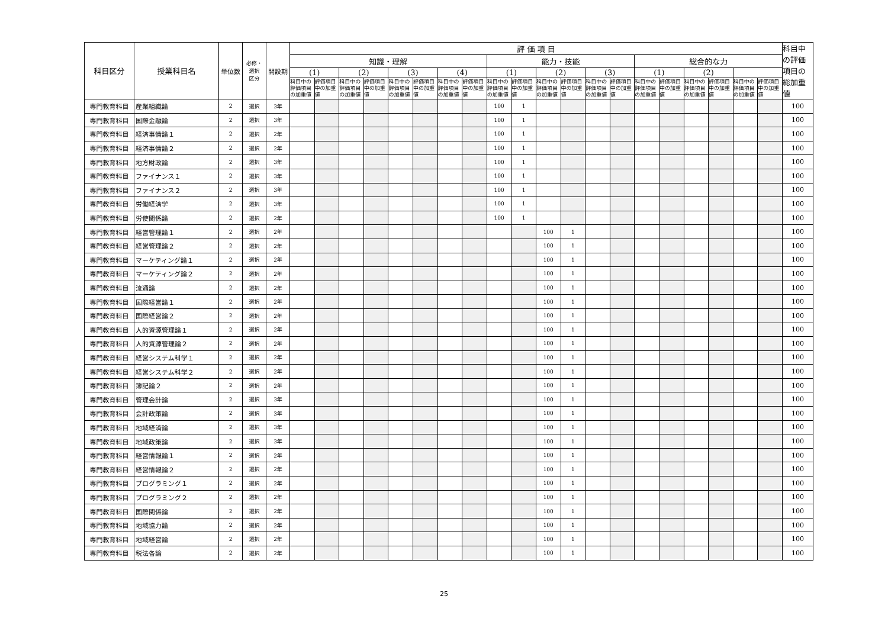| 科目区分 | 授業科目名 | 単位数 | 必修・ 選択 区分 | 開設期 | 評 価 項 目 | | | | | | | | | | | | | | | | | | | | 科目中 の評価 項目の 総加重 値 |
| --- | --- | --- | --- | --- | --- | --- | --- | --- | --- | --- | --- | --- | --- | --- | --- | --- | --- | --- | --- | --- | --- | --- | --- | --- | --- |
| | | | | | 知識・理解 | | | | | | | | 能力・技能 | | | | | | 総合的な力 | | | | | | |
| | | | | | (1) | | (2) | | (3) | | (4) | | (1) | | (2) | | (3) | | (1) | | (2) | | | | |
| | | | | | 科目中の評価項目の加重値 | 評価項目中の加重値 | 科目中の評価項目の加重値 | 評価項目中の加重値 | 科目中の評価項目の加重値 | 評価項目中の加重値 | 科目中の評価項目の加重値 | 評価項目中の加重値 | 科目中の評価項目の加重値 | 評価項目中の加重値 | 科目中の評価項目の加重値 | 評価項目中の加重値 | 科目中の評価項目の加重値 | 評価項目中の加重値 | 科目中の評価項目の加重値 | 評価項目中の加重値 | 科目中の評価項目の加重値 | 評価項目中の加重値 | 科目中の評価項目の加重値 | 評価項目中の加重値 | |
| 専門教育科目 | 産業組織論 | 2 | 選択 | 3年 | | | | | | | | | 100 | 1 | | | | | | | | | | | 100 |
| 専門教育科目 | 国際金融論 | 2 | 選択 | 3年 | | | | | | | | | 100 | 1 | | | | | | | | | | | 100 |
| 専門教育科目 | 経済事情論１ | 2 | 選択 | 2年 | | | | | | | | | 100 | 1 | | | | | | | | | | | 100 |
| 専門教育科目 | 経済事情論２ | 2 | 選択 | 2年 | | | | | | | | | 100 | 1 | | | | | | | | | | | 100 |
| 専門教育科目 | 地方財政論 | 2 | 選択 | 3年 | | | | | | | | | 100 | 1 | | | | | | | | | | | 100 |
| 専門教育科目 | ファイナンス１ | 2 | 選択 | 3年 | | | | | | | | | 100 | 1 | | | | | | | | | | | 100 |
| 専門教育科目 | ファイナンス２ | 2 | 選択 | 3年 | | | | | | | | | 100 | 1 | | | | | | | | | | | 100 |
| 専門教育科目 | 労働経済学 | 2 | 選択 | 3年 | | | | | | | | | 100 | 1 | | | | | | | | | | | 100 |
| 専門教育科目 | 労使関係論 | 2 | 選択 | 2年 | | | | | | | | | 100 | 1 | | | | | | | | | | | 100 |
| 専門教育科目 | 経営管理論１ | 2 | 選択 | 2年 | | | | | | | | | | | 100 | 1 | | | | | | | | | 100 |
| 専門教育科目 | 経営管理論２ | 2 | 選択 | 2年 | | | | | | | | | | | 100 | 1 | | | | | | | | | 100 |
| 専門教育科目 | マーケティング論１ | 2 | 選択 | 2年 | | | | | | | | | | | 100 | 1 | | | | | | | | | 100 |
| 専門教育科目 | マーケティング論２ | 2 | 選択 | 2年 | | | | | | | | | | | 100 | 1 | | | | | | | | | 100 |
| 専門教育科目 | 流通論 | 2 | 選択 | 2年 | | | | | | | | | | | 100 | 1 | | | | | | | | | 100 |
| 専門教育科目 | 国際経営論１ | 2 | 選択 | 2年 | | | | | | | | | | | 100 | 1 | | | | | | | | | 100 |
| 専門教育科目 | 国際経営論２ | 2 | 選択 | 2年 | | | | | | | | | | | 100 | 1 | | | | | | | | | 100 |
| 専門教育科目 | 人的資源管理論１ | 2 | 選択 | 2年 | | | | | | | | | | | 100 | 1 | | | | | | | | | 100 |
| 専門教育科目 | 人的資源管理論２ | 2 | 選択 | 2年 | | | | | | | | | | | 100 | 1 | | | | | | | | | 100 |
| 専門教育科目 | 経営システム科学１ | 2 | 選択 | 2年 | | | | | | | | | | | 100 | 1 | | | | | | | | | 100 |
| 専門教育科目 | 経営システム科学２ | 2 | 選択 | 2年 | | | | | | | | | | | 100 | 1 | | | | | | | | | 100 |
| 専門教育科目 | 簿記論２ | 2 | 選択 | 2年 | | | | | | | | | | | 100 | 1 | | | | | | | | | 100 |
| 専門教育科目 | 管理会計論 | 2 | 選択 | 3年 | | | | | | | | | | | 100 | 1 | | | | | | | | | 100 |
| 専門教育科目 | 会計政策論 | 2 | 選択 | 3年 | | | | | | | | | | | 100 | 1 | | | | | | | | | 100 |
| 専門教育科目 | 地域経済論 | 2 | 選択 | 3年 | | | | | | | | | | | 100 | 1 | | | | | | | | | 100 |
| 専門教育科目 | 地域政策論 | 2 | 選択 | 3年 | | | | | | | | | | | 100 | 1 | | | | | | | | | 100 |
| 専門教育科目 | 経営情報論１ | 2 | 選択 | 2年 | | | | | | | | | | | 100 | 1 | | | | | | | | | 100 |
| 専門教育科目 | 経営情報論２ | 2 | 選択 | 2年 | | | | | | | | | | | 100 | 1 | | | | | | | | | 100 |
| 専門教育科目 | プログラミング１ | 2 | 選択 | 2年 | | | | | | | | | | | 100 | 1 | | | | | | | | | 100 |
| 専門教育科目 | プログラミング２ | 2 | 選択 | 2年 | | | | | | | | | | | 100 | 1 | | | | | | | | | 100 |
| 専門教育科目 | 国際関係論 | 2 | 選択 | 2年 | | | | | | | | | | | 100 | 1 | | | | | | | | | 100 |
| 専門教育科目 | 地域協力論 | 2 | 選択 | 2年 | | | | | | | | | | | 100 | 1 | | | | | | | | | 100 |
| 専門教育科目 | 地域経営論 | 2 | 選択 | 2年 | | | | | | | | | | | 100 | 1 | | | | | | | | | 100 |
| 専門教育科目 | 税法各論 | 2 | 選択 | 2年 | | | | | | | | | | | 100 | 1 | | | | | | | | | 100 |
25